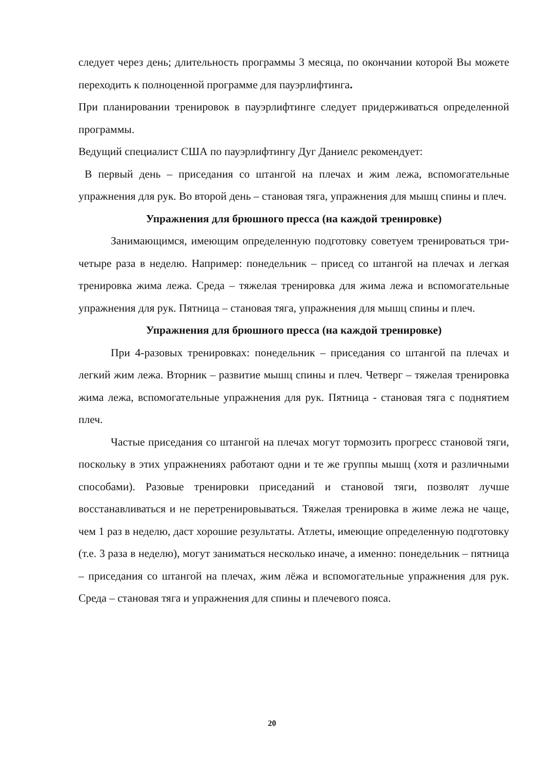следует через день; длительность программы 3 месяца, по окончании которой Вы можете переходить к полноценной программе для пауэрлифтинга.
При планировании тренировок в пауэрлифтинге следует придерживаться определенной программы.
Ведущий специалист США по пауэрлифтингу Дуг Даниелс рекомендует:
В первый день – приседания со штангой на плечах и жим лежа, вспомогательные упражнения для рук. Во второй день – становая тяга, упражнения для мышц спины и плеч.
Упражнения для брюшного пресса (на каждой тренировке)
Занимающимся, имеющим определенную подготовку советуем тренироваться три-четыре раза в неделю. Например: понедельник – присед со штангой на плечах и легкая тренировка жима лежа. Среда – тяжелая тренировка для жима лежа и вспомогательные упражнения для рук. Пятница – становая тяга, упражнения для мышц спины и плеч.
Упражнения для брюшного пресса (на каждой тренировке)
При 4-разовых тренировках: понедельник – приседания со штангой па плечах и легкий жим лежа. Вторник – развитие мышц спины и плеч. Четверг – тяжелая тренировка жима лежа, вспомогательные упражнения для рук. Пятница - становая тяга с поднятием плеч.
Частые приседания со штангой на плечах могут тормозить прогресс становой тяги, поскольку в этих упражнениях работают одни и те же группы мышц (хотя и различными способами). Разовые тренировки приседаний и становой тяги, позволят лучше восстанавливаться и не перетренировываться. Тяжелая тренировка в жиме лежа не чаще, чем 1 раз в неделю, даст хорошие результаты. Атлеты, имеющие определенную подготовку (т.е. 3 раза в неделю), могут заниматься несколько иначе, а именно: понедельник – пятница – приседания со штангой на плечах, жим лёжа и вспомогательные упражнения для рук. Среда – становая тяга и упражнения для спины и плечевого пояса.
20